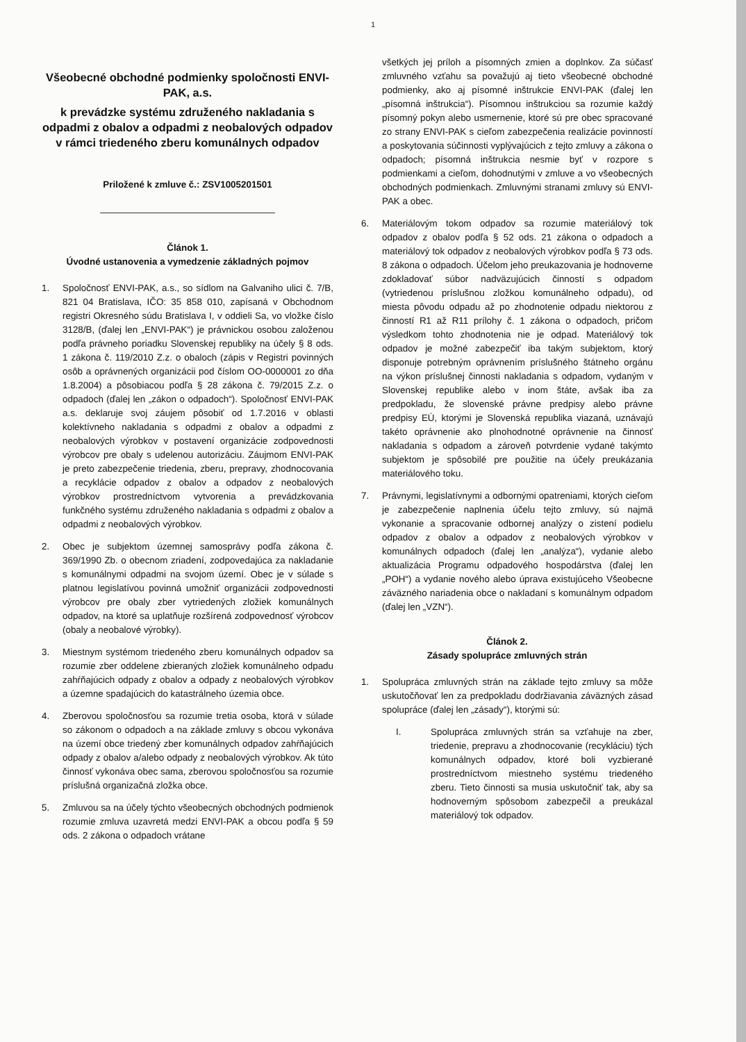1
Všeobecné obchodné podmienky spoločnosti ENVI-PAK, a.s.
k prevádzke systému združeného nakladania s odpadmi z obalov a odpadmi z neobalových odpadov v rámci triedeného zberu komunálnych odpadov
Priložené k zmluve č.: ZSV1005201501
Článok 1.
Úvodné ustanovenia a vymedzenie základných pojmov
1. Spoločnosť ENVI-PAK, a.s., so sídlom na Galvaniho ulici č. 7/B, 821 04 Bratislava, IČO: 35 858 010, zapísaná v Obchodnom registri Okresného súdu Bratislava I, v oddieli Sa, vo vložke číslo 3128/B, (ďalej len „ENVI-PAK“) je právnickou osobou založenou podľa právneho poriadku Slovenskej republiky na účely § 8 ods. 1 zákona č. 119/2010 Z.z. o obaloch (zápis v Registri povinných osôb a oprávnených organizácii pod číslom OO-0000001 zo dňa 1.8.2004) a pôsobiacou podľa § 28 zákona č. 79/2015 Z.z. o odpadoch (ďalej len „zákon o odpadoch“). Spoločnosť ENVI-PAK a.s. deklaruje svoj záujem pôsobiť od 1.7.2016 v oblasti kolektívneho nakladania s odpadmi z obalov a odpadmi z neobalových výrobkov v postavení organizácie zodpovednosti výrobcov pre obaly s udelenou autorizáciu. Záujmom ENVI-PAK je preto zabezpečenie triedenia, zberu, prepravy, zhodnocovania a recyklácie odpadov z obalov a odpadov z neobalových výrobkov prostredníctvom vytvorenia a prevádzkovania funkčného systému združeného nakladania s odpadmi z obalov a odpadmi z neobalových výrobkov.
2. Obec je subjektom územnej samosprávy podľa zákona č. 369/1990 Zb. o obecnom zriadení, zodpovedajúca za nakladanie s komunálnymi odpadmi na svojom území. Obec je v súlade s platnou legislatívou povinná umožniť organizácii zodpovednosti výrobcov pre obaly zber vytriedených zložiek komunálnych odpadov, na ktoré sa uplatňuje rozšírená zodpovednosť výrobcov (obaly a neobalové výrobky).
3. Miestnym systémom triedeného zberu komunálnych odpadov sa rozumie zber oddelene zbieraných zložiek komunálneho odpadu zahŕňajúcich odpady z obalov a odpady z neobalových výrobkov a územne spadajúcich do katastrálneho územia obce.
4. Zberovou spoločnosťou sa rozumie tretia osoba, ktorá v súlade so zákonom o odpadoch a na základe zmluvy s obcou vykonáva na území obce triedený zber komunálnych odpadov zahŕňajúcich odpady z obalov a/alebo odpady z neobalových výrobkov. Ak túto činnosť vykonáva obec sama, zberovou spoločnosťou sa rozumie príslušná organizačná zložka obce.
5. Zmluvou sa na účely týchto všeobecných obchodných podmienok rozumie zmluva uzavretá medzi ENVI-PAK a obcou podľa § 59 ods. 2 zákona o odpadoch vrátane
všetkých jej príloh a písomných zmien a doplnkov. Za súčasť zmluvného vzťahu sa považujú aj tieto všeobecné obchodné podmienky, ako aj písomné inštrukcie ENVI-PAK (ďalej len „písomná inštrukcia“). Písomnou inštrukciou sa rozumie každý písomný pokyn alebo usmernenie, ktoré sú pre obec spracované zo strany ENVI-PAK s cieľom zabezpečenia realizácie povinností a poskytovania súčinnosti vyplývajúcich z tejto zmluvy a zákona o odpadoch; písomná inštrukcia nesmie byť v rozpore s podmienkami a cieľom, dohodnutými v zmluve a vo všeobecných obchodných podmienkach. Zmluvnými stranami zmluvy sú ENVI-PAK a obec.
6. Materiálovým tokom odpadov sa rozumie materiálový tok odpadov z obalov podľa § 52 ods. 21 zákona o odpadoch a materiálový tok odpadov z neobalových výrobkov podľa § 73 ods. 8 zákona o odpadoch. Účelom jeho preukazovania je hodnoverne zdokladovať súbor nadväzujúcich činností s odpadom (vytriedenou príslušnou zložkou komunálneho odpadu), od miesta pôvodu odpadu až po zhodnotenie odpadu niektorou z činností R1 až R11 prílohy č. 1 zákona o odpadoch, pričom výsledkom tohto zhodnotenia nie je odpad. Materiálový tok odpadov je možné zabezpečiť iba takým subjektom, ktorý disponuje potrebným oprávnením príslušného štátneho orgánu na výkon príslušnej činnosti nakladania s odpadom, vydaným v Slovenskej republike alebo v inom štáte, avšak iba za predpokladu, že slovenské právne predpisy alebo právne predpisy EÚ, ktorými je Slovenská republika viazaná, uznávajú takéto oprávnenie ako plnohodnotné oprávnenie na činnosť nakladania s odpadom a zároveň potvrdenie vydané takýmto subjektom je spôsobilé pre použitie na účely preukázania materiálového toku.
7. Právnymi, legislatívnymi a odbornými opatreniami, ktorých cieľom je zabezpečenie naplnenia účelu tejto zmluvy, sú najmä vykonanie a spracovanie odbornej analýzy o zistení podielu odpadov z obalov a odpadov z neobalových výrobkov v komunálnych odpadoch (ďalej len „analýza“), vydanie alebo aktualizácia Programu odpadového hospodárstva (ďalej len „POH“) a vydanie nového alebo úprava existujúceho Všeobecne záväzného nariadenia obce o nakladaní s komunálnym odpadom (ďalej len „VZN“).
Článok 2.
Zásady spolupráce zmluvných strán
1. Spolupráca zmluvných strán na základe tejto zmluvy sa môže uskutočňovať len za predpokladu dodržiavania záväzných zásad spolupráce (ďalej len „zásady“), ktorými sú:
I. Spolupráca zmluvných strán sa vzťahuje na zber, triedenie, prepravu a zhodnocovanie (recykláciu) tých komunálnych odpadov, ktoré boli vyzbierané prostredníctvom miestneho systému triedeného zberu. Tieto činnosti sa musia uskutočniť tak, aby sa hodnoverným spôsobom zabezpečil a preukázal materiálový tok odpadov.